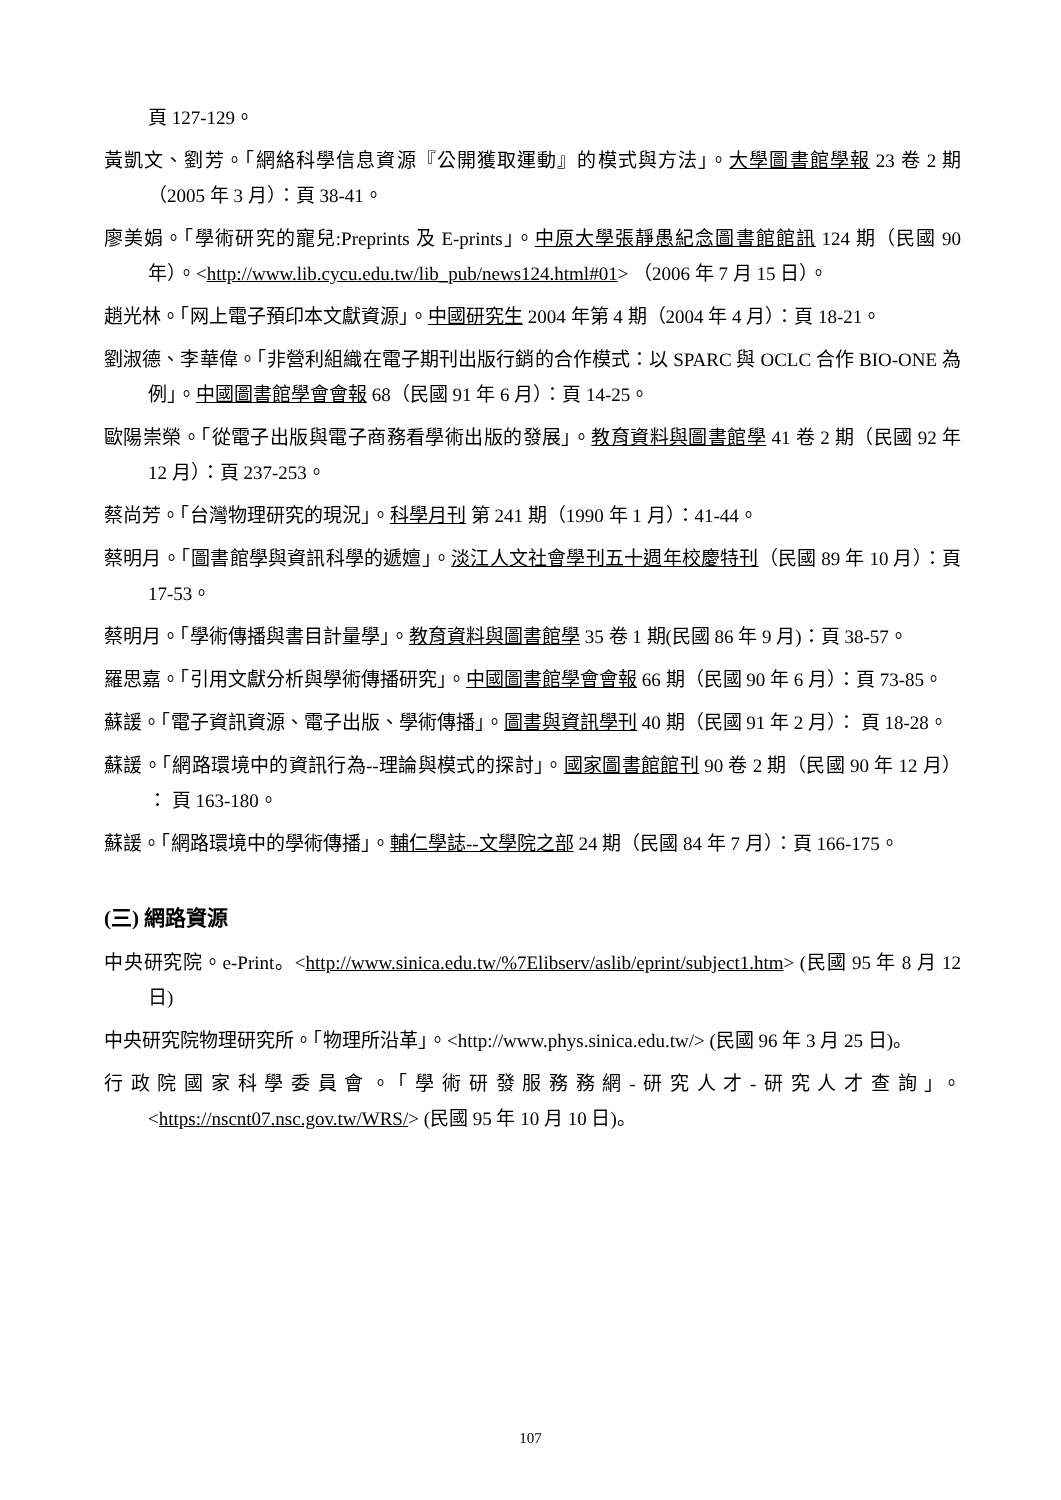頁 127-129。
黃凱文、劉芳。「網絡科學信息資源『公開獲取運動』的模式與方法」。大學圖書館學報 23 卷 2 期（2005 年 3 月）：頁 38-41。
廖美娟。「學術研究的寵兒:Preprints 及 E-prints」。中原大學張靜愚紀念圖書館館訊 124 期（民國 90 年）。<http://www.lib.cycu.edu.tw/lib_pub/news124.html#01> （2006 年 7 月 15 日）。
趙光林。「网上電子預印本文獻資源」。中國研究生 2004 年第 4 期（2004 年 4 月）：頁 18-21。
劉淑德、李華偉。「非營利組織在電子期刊出版行銷的合作模式：以 SPARC 與 OCLC 合作 BIO-ONE 為例」。中國圖書館學會會報 68（民國 91 年 6 月）：頁 14-25。
歐陽崇榮。「從電子出版與電子商務看學術出版的發展」。教育資料與圖書館學 41 卷 2 期（民國 92 年 12 月）：頁 237-253。
蔡尚芳。「台灣物理研究的現況」。科學月刊 第 241 期（1990 年 1 月）：41-44。
蔡明月。「圖書館學與資訊科學的遞嬗」。淡江人文社會學刊五十週年校慶特刊（民國 89 年 10 月）：頁 17-53。
蔡明月。「學術傳播與書目計量學」。教育資料與圖書館學 35 卷 1 期(民國 86 年 9 月)：頁 38-57。
羅思嘉。「引用文獻分析與學術傳播研究」。中國圖書館學會會報 66 期（民國 90 年 6 月）：頁 73-85。
蘇諼。「電子資訊資源、電子出版、學術傳播」。圖書與資訊學刊 40 期（民國 91 年 2 月）： 頁 18-28。
蘇諼。「網路環境中的資訊行為--理論與模式的探討」。國家圖書館館刊 90 卷 2 期（民國 90 年 12 月） ： 頁 163-180。
蘇諼。「網路環境中的學術傳播」。輔仁學誌--文學院之部 24 期（民國 84 年 7 月）：頁 166-175。
(三) 網路資源
中央研究院。e-Print。<http://www.sinica.edu.tw/%7Elibserv/aslib/eprint/subject1.htm> (民國 95 年 8 月 12 日)
中央研究院物理研究所。「物理所沿革」。<http://www.phys.sinica.edu.tw/> (民國 96 年 3 月 25 日)。
行政院國家科學委員會。「學術研發服務務網-研究人才-研究人才查詢」。 <https://nscnt07.nsc.gov.tw/WRS/> (民國 95 年 10 月 10 日)。
107